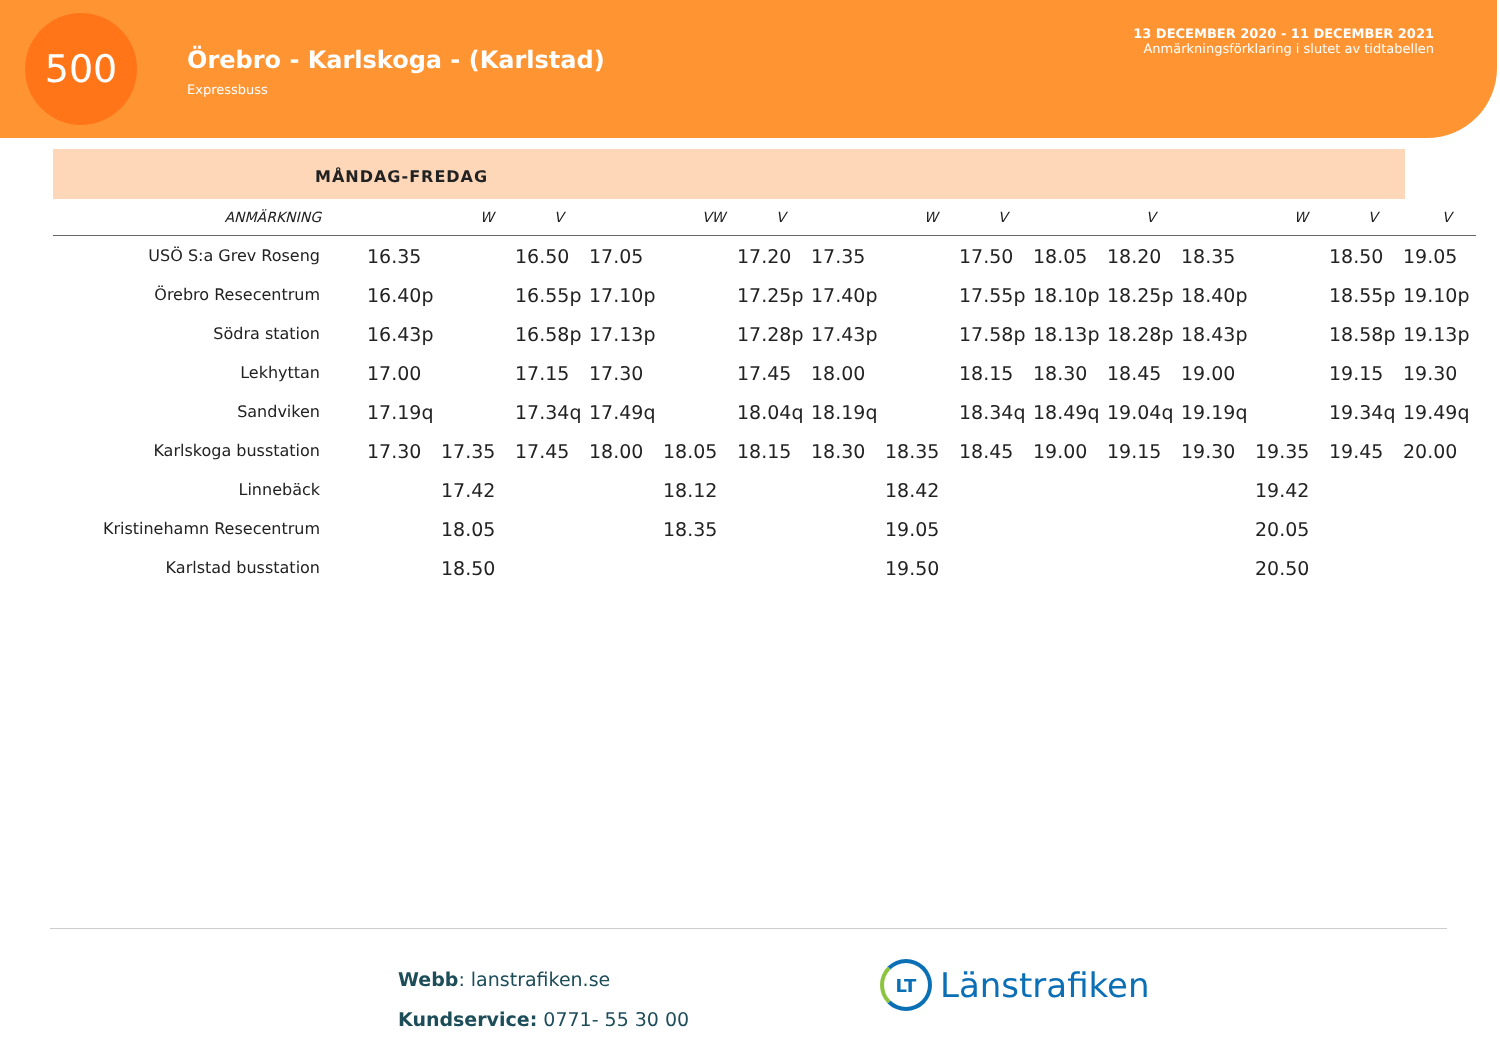500
Örebro - Karlskoga - (Karlstad)
Expressbuss
13 DECEMBER 2020 - 11 DECEMBER 2021
Anmärkningsförklaring i slutet av tidtabellen
MÅNDAG-FREDAG
| ANMÄRKNING | | W | V | | VW | V | | W | V | | V | | W | V | V |
| --- | --- | --- | --- | --- | --- | --- | --- | --- | --- | --- | --- | --- | --- | --- | --- |
| USÖ S:a Grev Roseng | 16.35 | | 16.50 | 17.05 | | 17.20 | 17.35 | | 17.50 | 18.05 | 18.20 | 18.35 | | 18.50 | 19.05 |
| Örebro Resecentrum | 16.40p | | 16.55p | 17.10p | | 17.25p | 17.40p | | 17.55p | 18.10p | 18.25p | 18.40p | | 18.55p | 19.10p |
| Södra station | 16.43p | | 16.58p | 17.13p | | 17.28p | 17.43p | | 17.58p | 18.13p | 18.28p | 18.43p | | 18.58p | 19.13p |
| Lekhyttan | 17.00 | | 17.15 | 17.30 | | 17.45 | 18.00 | | 18.15 | 18.30 | 18.45 | 19.00 | | 19.15 | 19.30 |
| Sandviken | 17.19q | | 17.34q | 17.49q | | 18.04q | 18.19q | | 18.34q | 18.49q | 19.04q | 19.19q | | 19.34q | 19.49q |
| Karlskoga busstation | 17.30 | 17.35 | 17.45 | 18.00 | 18.05 | 18.15 | 18.30 | 18.35 | 18.45 | 19.00 | 19.15 | 19.30 | 19.35 | 19.45 | 20.00 |
| Linnebäck | | 17.42 | | | 18.12 | | | 18.42 | | | | | 19.42 | | |
| Kristinehamn Resecentrum | | 18.05 | | | 18.35 | | | 19.05 | | | | | 20.05 | | |
| Karlstad busstation | | 18.50 | | | | | | 19.50 | | | | | 20.50 | | |
Webb: lanstrafiken.se
Kundservice: 0771- 55 30 00
LT
Länstrafiken